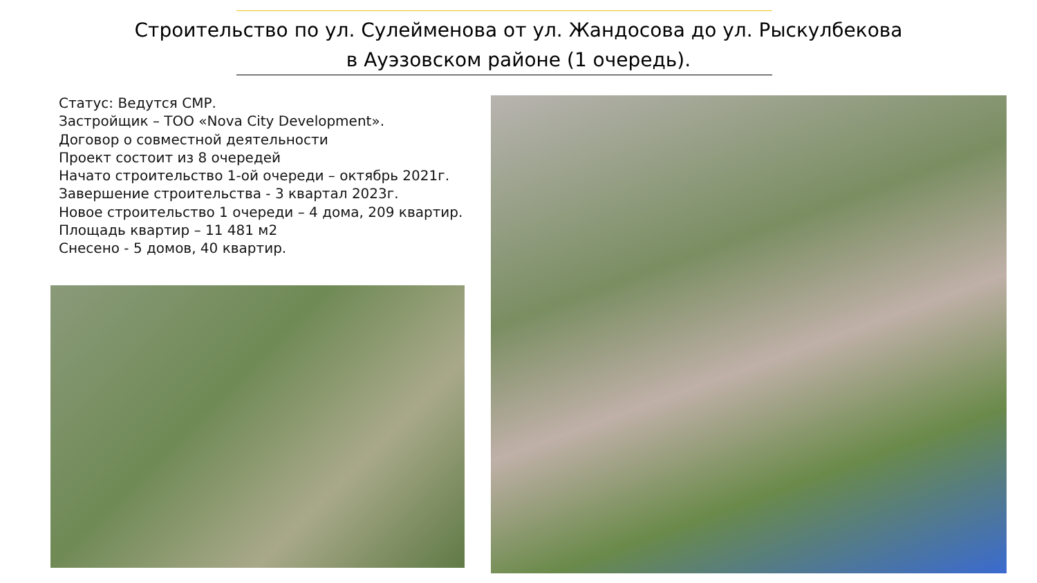Строительство по ул. Сулейменова от ул. Жандосова до ул. Рыскулбекова
в Ауэзовском районе (1 очередь).
Статус: Ведутся СМР.
Застройщик – ТОО «Nova City Development».
Договор о совместной деятельности
Проект состоит из 8 очередей
Начато строительство 1-ой очереди – октябрь 2021г.
Завершение строительства - 3 квартал 2023г.
Новое строительство 1 очереди – 4 дома, 209 квартир.
Площадь квартир – 11 481 м2
Снесено - 5 домов, 40 квартир.